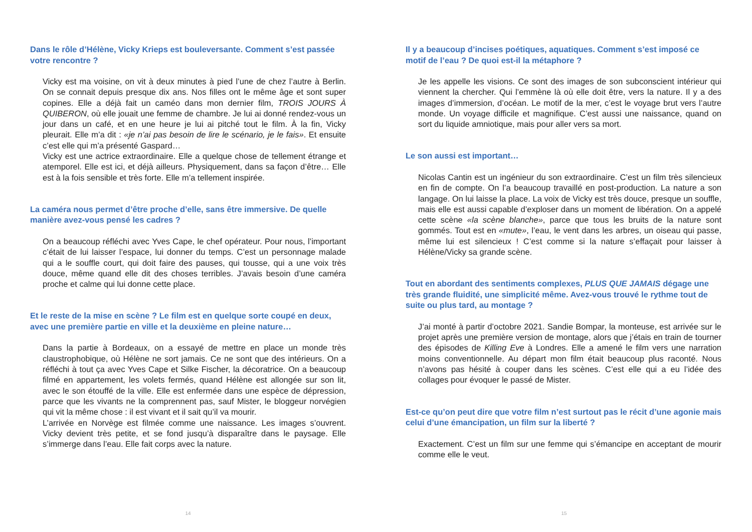Dans le rôle d’Hélène, Vicky Krieps est bouleversante. Comment s’est passée votre rencontre ?
Vicky est ma voisine, on vit à deux minutes à pied l’une de chez l’autre à Berlin. On se connait depuis presque dix ans. Nos filles ont le même âge et sont super copines. Elle a déjà fait un caméo dans mon dernier film, TROIS JOURS À QUIBERON, où elle jouait une femme de chambre. Je lui ai donné rendez-vous un jour dans un café, et en une heure je lui ai pitché tout le film. À la fin, Vicky pleurait. Elle m’a dit : «je n’ai pas besoin de lire le scénario, je le fais». Et ensuite c’est elle qui m’a présenté Gaspard…
Vicky est une actrice extraordinaire. Elle a quelque chose de tellement étrange et atemporel. Elle est ici, et déjà ailleurs. Physiquement, dans sa façon d’être… Elle est à la fois sensible et très forte. Elle m’a tellement inspirée.
La caméra nous permet d’être proche d’elle, sans être immersive. De quelle manière avez-vous pensé les cadres ?
On a beaucoup réfléchi avec Yves Cape, le chef opérateur. Pour nous, l’important c’était de lui laisser l’espace, lui donner du temps. C’est un personnage malade qui a le souffle court, qui doit faire des pauses, qui tousse, qui a une voix très douce, même quand elle dit des choses terribles. J’avais besoin d’une caméra proche et calme qui lui donne cette place.
Et le reste de la mise en scène ? Le film est en quelque sorte coupé en deux, avec une première partie en ville et la deuxième en pleine nature…
Dans la partie à Bordeaux, on a essayé de mettre en place un monde très claustrophobique, où Hélène ne sort jamais. Ce ne sont que des intérieurs. On a réfléchi à tout ça avec Yves Cape et Silke Fischer, la décoratrice. On a beaucoup filmé en appartement, les volets fermés, quand Hélène est allongée sur son lit, avec le son étouffé de la ville. Elle est enfermée dans une espèce de dépression, parce que les vivants ne la comprennent pas, sauf Mister, le bloggeur norvégien qui vit la même chose : il est vivant et il sait qu’il va mourir.
L’arrivée en Norvège est filmée comme une naissance. Les images s’ouvrent. Vicky devient très petite, et se fond jusqu’à disparaître dans le paysage. Elle s’immerge dans l’eau. Elle fait corps avec la nature.
14
Il y a beaucoup d’incises poétiques, aquatiques. Comment s’est imposé ce motif de l’eau ? De quoi est-il la métaphore ?
Je les appelle les visions. Ce sont des images de son subconscient intérieur qui viennent la chercher. Qui l’emmène là où elle doit être, vers la nature. Il y a des images d’immersion, d’océan. Le motif de la mer, c’est le voyage brut vers l’autre monde. Un voyage difficile et magnifique. C’est aussi une naissance, quand on sort du liquide amniotique, mais pour aller vers sa mort.
Le son aussi est important…
Nicolas Cantin est un ingénieur du son extraordinaire. C’est un film très silencieux en fin de compte. On l’a beaucoup travaillé en post-production. La nature a son langage. On lui laisse la place. La voix de Vicky est très douce, presque un souffle, mais elle est aussi capable d’exploser dans un moment de libération. On a appelé cette scène «la scène blanche», parce que tous les bruits de la nature sont gommés. Tout est en «mute», l’eau, le vent dans les arbres, un oiseau qui passe, même lui est silencieux ! C’est comme si la nature s’effaçait pour laisser à Hélène/Vicky sa grande scène.
Tout en abordant des sentiments complexes, PLUS QUE JAMAIS dégage une très grande fluidité, une simplicité même. Avez-vous trouvé le rythme tout de suite ou plus tard, au montage ?
J’ai monté à partir d’octobre 2021. Sandie Bompar, la monteuse, est arrivée sur le projet après une première version de montage, alors que j’étais en train de tourner des épisodes de Killing Eve à Londres. Elle a amené le film vers une narration moins conventionnelle. Au départ mon film était beaucoup plus raconté. Nous n’avons pas hésité à couper dans les scènes. C’est elle qui a eu l’idée des collages pour évoquer le passé de Mister.
Est-ce qu’on peut dire que votre film n’est surtout pas le récit d’une agonie mais celui d’une émancipation, un film sur la liberté ?
Exactement. C’est un film sur une femme qui s’émancipe en acceptant de mourir comme elle le veut.
15